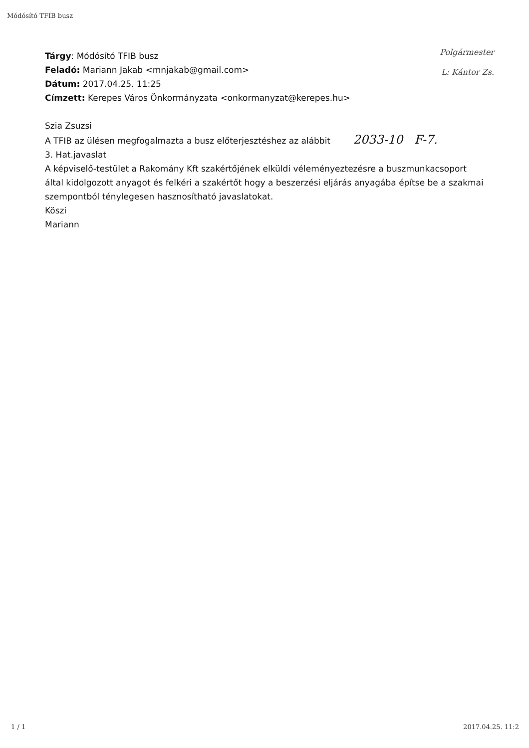Módósító TFIB busz
Polgármester
L: Kántor Zs.
Tárgy: Módósító TFIB busz
Feladó: Mariann Jakab <mnjakab@gmail.com>
Dátum: 2017.04.25. 11:25
Címzett: Kerepes Város Önkormányzata <onkormanyzat@kerepes.hu>
Szia Zsuzsi
A TFIB az ülésen megfogalmazta a busz előterjesztéshez az alábbit 2033-10 F-7.
3. Hat.javaslat
A képviselő-testület a Rakomány Kft szakértőjének elküldi véleményeztezésre a buszmunkacsoport által kidolgozott anyagot és felkéri a szakértőt hogy a beszerzési eljárás anyagába építse be a szakmai szempontból ténylegesen hasznosítható javaslatokat.
Köszi
Mariann
1 / 1 2017.04.25. 11:2